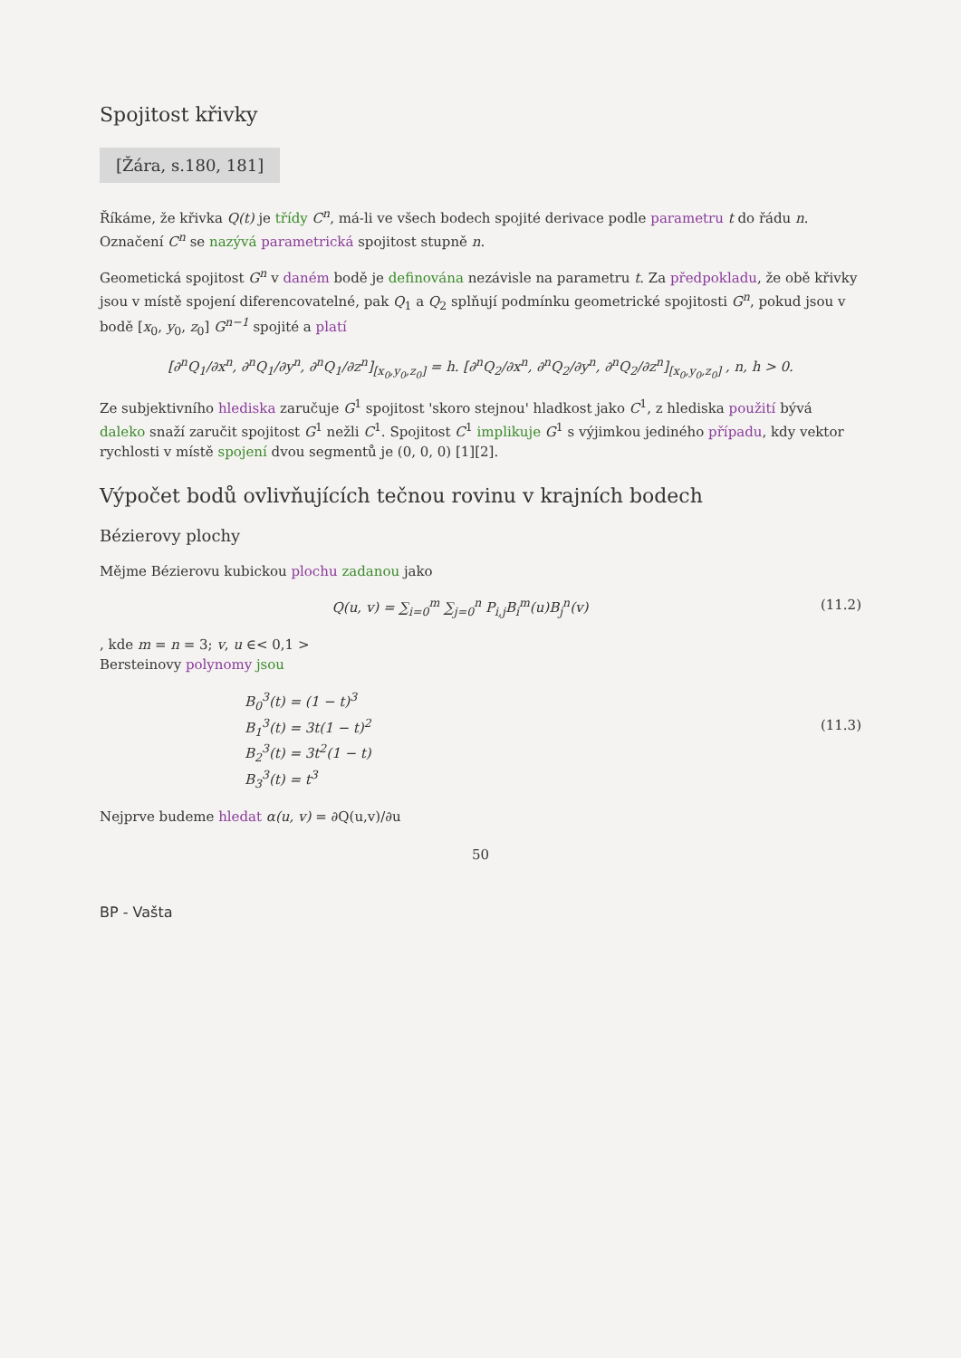Spojitost křivky
[Žára, s.180, 181]
Říkáme, že křivka Q(t) je třídy C<sup>n</sup>, má-li ve všech bodech spojité derivace podle parametru t do řádu n. Označení C<sup>n</sup> se nazývá parametrická spojitost stupně n.
Geometická spojitost G<sup>n</sup> v daném bodě je definována nezávisle na parametru t. Za předpokladu, že obě křivky jsou v místě spojení diferencovatelné, pak Q<sub>1</sub> a Q<sub>2</sub> splňují podmínku geometrické spojitosti G<sup>n</sup>, pokud jsou v bodě [x<sub>0</sub>, y<sub>0</sub>, z<sub>0</sub>] G<sup>n−1</sup> spojité a platí
[∂<sup>n</sup>Q<sub>1</sub>/∂x<sup>n</sup>, ∂<sup>n</sup>Q<sub>1</sub>/∂y<sup>n</sup>, ∂<sup>n</sup>Q<sub>1</sub>/∂z<sup>n</sup>]<sub>[x<sub>0</sub>,y<sub>0</sub>,z<sub>0</sub>]</sub> = h. [∂<sup>n</sup>Q<sub>2</sub>/∂x<sup>n</sup>, ∂<sup>n</sup>Q<sub>2</sub>/∂y<sup>n</sup>, ∂<sup>n</sup>Q<sub>2</sub>/∂z<sup>n</sup>]<sub>[x<sub>0</sub>,y<sub>0</sub>,z<sub>0</sub>]</sub> , n, h > 0.
Ze subjektivního hlediska zaručuje G<sup>1</sup> spojitost 'skoro stejnou' hladkost jako C<sup>1</sup>, z hlediska použití bývá daleko snaží zaručit spojitost G<sup>1</sup> nežli C<sup>1</sup>. Spojitost C<sup>1</sup> implikuje G<sup>1</sup> s výjimkou jediného případu, kdy vektor rychlosti v místě spojení dvou segmentů je (0, 0, 0) [1][2].
Výpočet bodů ovlivňujících tečnou rovinu v krajních bodech
Bézierovy plochy
Mějme Bézierovu kubickou plochu zadanou jako
Q(u, v) = ∑<sub>i=0</sub><sup>m</sup> ∑<sub>j=0</sub><sup>n</sup> P<sub>i,j</sub>B<sub>i</sub><sup>m</sup>(u)B<sub>j</sub><sup>n</sup>(v) (11.2)
, kde m = n = 3; v, u ∈< 0,1 >
Berstein​ovy polynomy jsou
B<sub>0</sub><sup>3</sup>(t) = (1 − t)<sup>3</sup>
B<sub>1</sub><sup>3</sup>(t) = 3t(1 − t)<sup>2</sup> (11.3)
B<sub>2</sub><sup>3</sup>(t) = 3t<sup>2</sup>(1 − t)
B<sub>3</sub><sup>3</sup>(t) = t<sup>3</sup>
Nejprve budeme hledat α(u, v) = ∂Q(u,v)/∂u
50
BP - Vašta